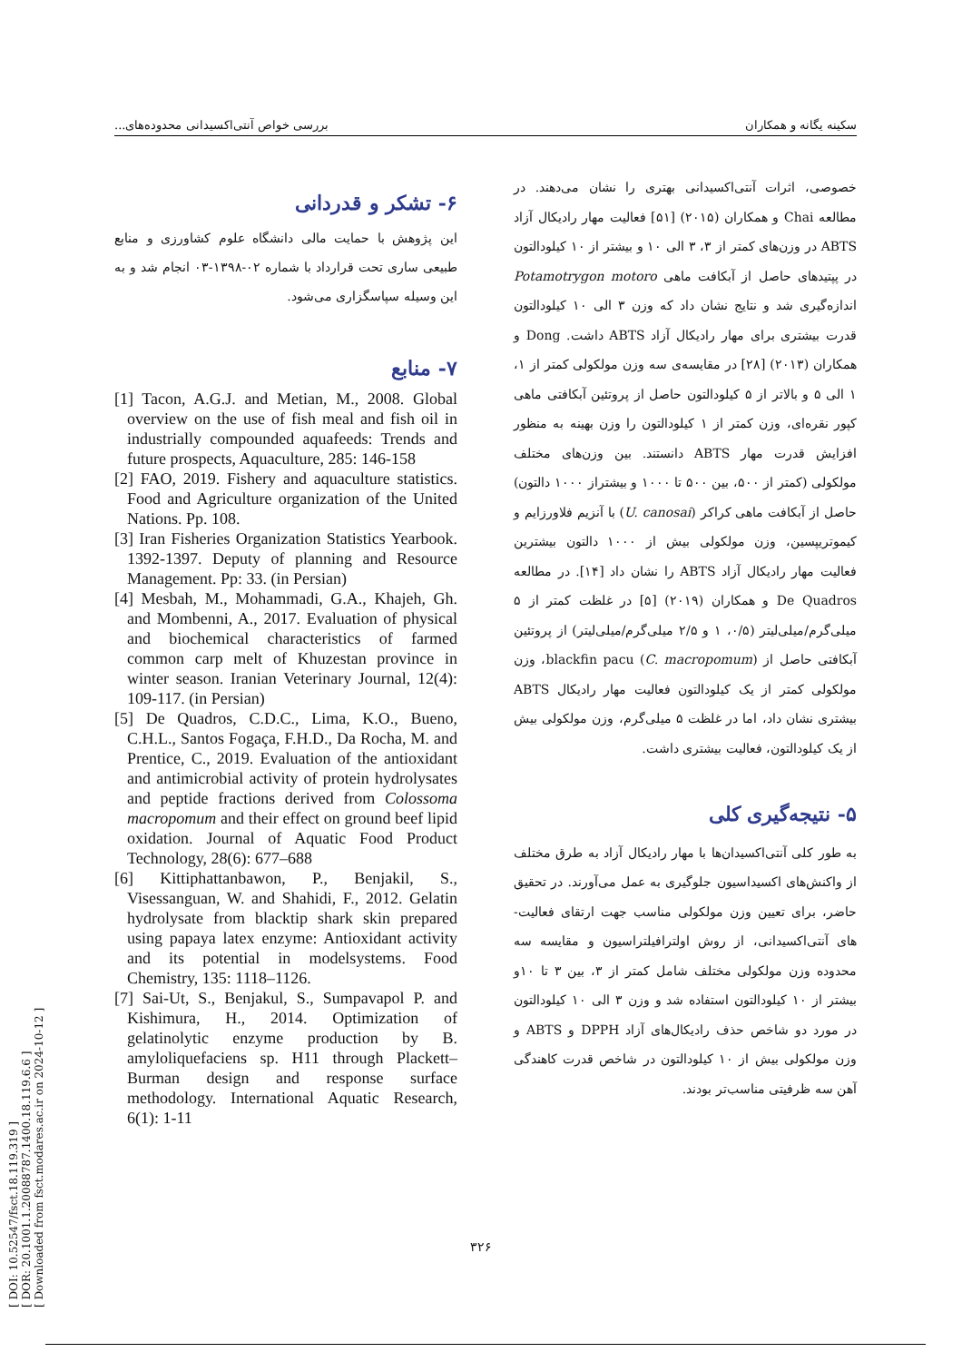[ DOI: 10.52547/fsct.18.119.319 ]
[ DOR: 20.1001.1.20088787.1400.18.119.6.6 ]
[ Downloaded from fsct.modares.ac.ir on 2024-10-12 ]
سکینه یگانه و همکاران بررسی خواص آنتی‌اکسیدانی محدوده‌های...
خصوصی، اثرات آنتی‌اکسیدانی بهتری را نشان می‌دهند. در مطالعه Chai و همکاران (۲۰۱۵) [۵۱] فعالیت مهار رادیکال آزاد ABTS در وزن‌های کمتر از ۳، ۳ الی ۱۰ و بیشتر از ۱۰ کیلودالتون در پپتیدهای حاصل از آبکافت ماهی Potamotrygon motoro اندازه‌گیری شد و نتایج نشان داد که وزن ۳ الی ۱۰ کیلودالتون قدرت بیشتری برای مهار رادیکال آزاد ABTS داشت. Dong و همکاران (۲۰۱۳) [۲۸] در مقایسه‌ی سه وزن مولکولی کمتر از ۱، ۱ الی ۵ و بالاتر از ۵ کیلودالتون حاصل از پروتئین آبکافتی ماهی کپور نقره‌ای، وزن کمتر از ۱ کیلودالتون را وزن بهینه به منظور افزایش قدرت مهار ABTS دانستند. بین وزن‌های مختلف مولکولی (کمتر از ۵۰۰، بین ۵۰۰ تا ۱۰۰۰ و بیشتراز ۱۰۰۰ دالتون) حاصل از آبکافت ماهی کراکر (U. canosai) با آنزیم فلاورزایم و کیموتریپسین، وزن مولکولی بیش از ۱۰۰۰ دالتون بیشترین فعالیت مهار رادیکال آزاد ABTS را نشان داد [۱۴]. در مطالعه De Quadros و همکاران (۲۰۱۹) [۵] در غلظت کمتر از ۵ میلی‌گرم/میلی‌لیتر (۰/۵، ۱ و ۲/۵ میلی‌گرم/میلی‌لیتر) از پروتئین آبکافتی حاصل از blackfin pacu (C. macropomum)، وزن مولکولی کمتر از یک کیلودالتون فعالیت مهار رادیکال ABTS بیشتری نشان داد، اما در غلظت ۵ میلی‌گرم، وزن مولکولی بیش از یک کیلودالتون، فعالیت بیشتری داشت.
۵- نتیجه‌گیری کلی
به طور کلی آنتی‌اکسیدان‌ها با مهار رادیکال آزاد به طرق مختلف از واکنش‌های اکسیداسیون جلوگیری به عمل می‌آورند. در تحقیق حاضر، برای تعیین وزن مولکولی مناسب جهت ارتقای فعالیت-های آنتی‌اکسیدانی، از روش اولترافیلتراسیون و مقایسه سه محدوده وزن مولکولی مختلف شامل کمتر از ۳، بین ۳ تا ۱۰و بیشتر از ۱۰ کیلودالتون استفاده شد و وزن ۳ الی ۱۰ کیلودالتون در مورد دو شاخص حذف رادیکال‌های آزاد DPPH و ABTS و وزن مولکولی بیش از ۱۰ کیلودالتون در شاخص قدرت کاهندگی آهن سه ظرفیتی مناسب‌تر بودند.
۶- تشکر و قدردانی
این پژوهش با حمایت مالی دانشگاه علوم کشاورزی و منابع طبیعی ساری تحت قرارداد با شماره ۰۲-۱۳۹۸-۰۳ انجام شد و به این وسیله سپاسگزاری می‌شود.
۷- منابع
[1] Tacon, A.G.J. and Metian, M., 2008. Global overview on the use of fish meal and fish oil in industrially compounded aquafeeds: Trends and future prospects, Aquaculture, 285: 146-158
[2] FAO, 2019. Fishery and aquaculture statistics. Food and Agriculture organization of the United Nations. Pp. 108.
[3] Iran Fisheries Organization Statistics Yearbook. 1392-1397. Deputy of planning and Resource Management. Pp: 33. (in Persian)
[4] Mesbah, M., Mohammadi, G.A., Khajeh, Gh. and Mombenni, A., 2017. Evaluation of physical and biochemical characteristics of farmed common carp melt of Khuzestan province in winter season. Iranian Veterinary Journal, 12(4): 109-117. (in Persian)
[5] De Quadros, C.D.C., Lima, K.O., Bueno, C.H.L., Santos Fogaça, F.H.D., Da Rocha, M. and Prentice, C., 2019. Evaluation of the antioxidant and antimicrobial activity of protein hydrolysates and peptide fractions derived from Colossoma macropomum and their effect on ground beef lipid oxidation. Journal of Aquatic Food Product Technology, 28(6): 677–688
[6] Kittiphattanbawon, P., Benjakil, S., Visessanguan, W. and Shahidi, F., 2012. Gelatin hydrolysate from blacktip shark skin prepared using papaya latex enzyme: Antioxidant activity and its potential in modelsystems. Food Chemistry, 135: 1118–1126.
[7] Sai-Ut, S., Benjakul, S., Sumpavapol P. and Kishimura, H., 2014. Optimization of gelatinolytic enzyme production by B. amyloliquefaciens sp. H11 through Plackett–Burman design and response surface methodology. International Aquatic Research, 6(1): 1-11
۳۲۶